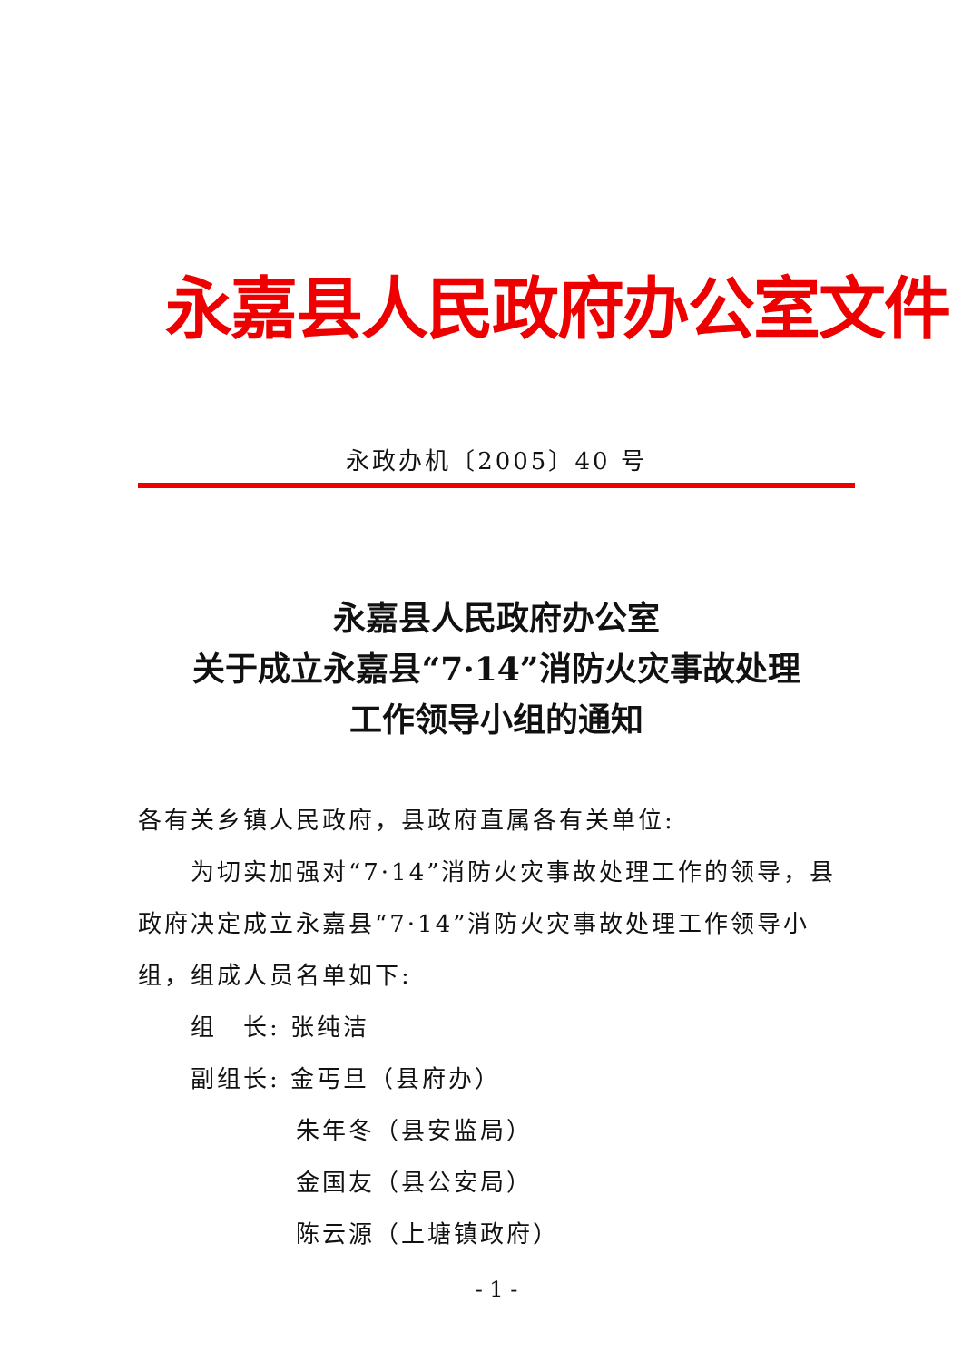永嘉县人民政府办公室文件
永政办机〔2005〕40 号
永嘉县人民政府办公室
关于成立永嘉县“7·14”消防火灾事故处理
工作领导小组的通知
各有关乡镇人民政府，县政府直属各有关单位:
为切实加强对“7·14”消防火灾事故处理工作的领导，县政府决定成立永嘉县“7·14”消防火灾事故处理工作领导小组，组成人员名单如下:
组　长: 张纯洁
副组长: 金丐旦（县府办）
朱年冬（县安监局）
金国友（县公安局）
陈云源（上塘镇政府）
- 1 -